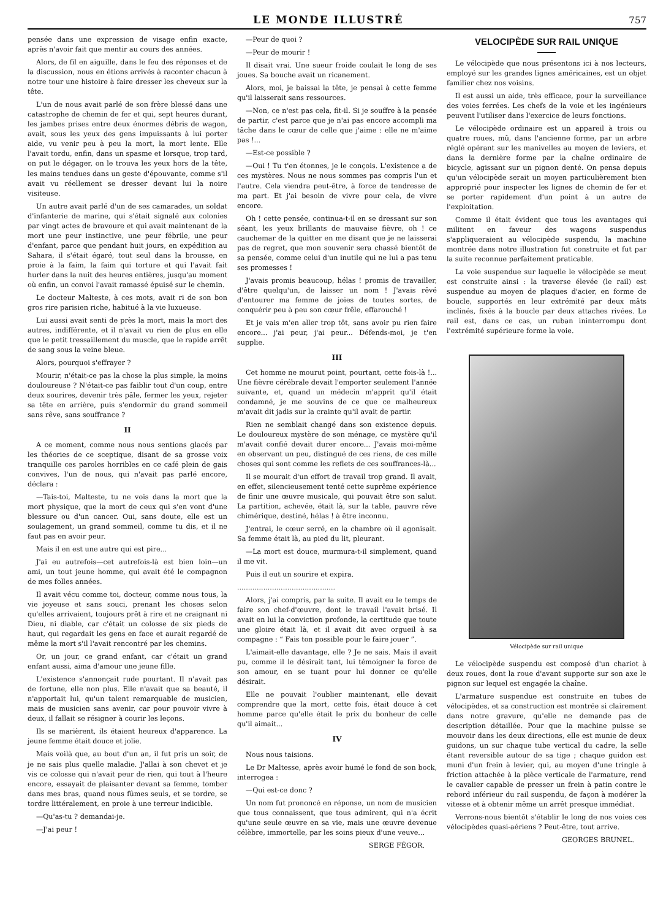LE MONDE ILLUSTRÉ 757
pensée dans une expression de visage enfin exacte, après n'avoir fait que mentir au cours des années.
Alors, de fil en aiguille, dans le feu des réponses et de la discussion, nous en étions arrivés à raconter chacun à notre tour une histoire à faire dresser les cheveux sur la tête.
L'un de nous avait parlé de son frère blessé dans une catastrophe de chemin de fer et qui, sept heures durant, les jambes prises entre deux énormes débris de wagon, avait, sous les yeux des gens impuissants à lui porter aide, vu venir peu à peu la mort, la mort lente. Elle l'avait tordu, enfin, dans un spasme et lorsque, trop tard, on put le dégager, on le trouva les yeux hors de la tête, les mains tendues dans un geste d'épouvante, comme s'il avait vu réellement se dresser devant lui la noire visiteuse.
Un autre avait parlé d'un de ses camarades, un soldat d'infanterie de marine, qui s'était signalé aux colonies par vingt actes de bravoure et qui avait maintenant de la mort une peur instinctive, une peur fébrile, une peur d'enfant, parce que pendant huit jours, en expédition au Sahara, il s'était égaré, tout seul dans la brousse, en proie à la faim, la faim qui torture et qui l'avait fait hurler dans la nuit des heures entières, jusqu'au moment où enfin, un convoi l'avait ramassé épuisé sur le chemin.
Le docteur Malteste, à ces mots, avait ri de son bon gros rire parisien riche, habitué à la vie luxueuse.
Lui aussi avait senti de près la mort, mais la mort des autres, indifférente, et il n'avait vu rien de plus en elle que le petit tressaillement du muscle, que le rapide arrêt de sang sous la veine bleue.
Alors, pourquoi s'effrayer ?
Mourir, n'était-ce pas la chose la plus simple, la moins douloureuse ? N'était-ce pas faiblir tout d'un coup, entre deux sourires, devenir très pâle, fermer les yeux, rejeter sa tête en arrière, puis s'endormir du grand sommeil sans rêve, sans souffrance ?
II
A ce moment, comme nous nous sentions glacés par les théories de ce sceptique, disant de sa grosse voix tranquille ces paroles horribles en ce café plein de gais convives, l'un de nous, qui n'avait pas parlé encore, déclara :
—Tais-toi, Malteste, tu ne vois dans la mort que la mort physique, que la mort de ceux qui s'en vont d'une blessure ou d'un cancer. Oui, sans doute, elle est un soulagement, un grand sommeil, comme tu dis, et il ne faut pas en avoir peur.
Mais il en est une autre qui est pire...
J'ai eu autrefois—cet autrefois-là est bien loin—un ami, un tout jeune homme, qui avait été le compagnon de mes folles années.
Il avait vécu comme toi, docteur, comme nous tous, la vie joyeuse et sans souci, prenant les choses selon qu'elles arrivaient, toujours prêt à rire et ne craignant ni Dieu, ni diable, car c'était un colosse de six pieds de haut, qui regardait les gens en face et aurait regardé de même la mort s'il l'avait rencontré par les chemins.
Or, un jour, ce grand enfant, car c'était un grand enfant aussi, aima d'amour une jeune fille.
L'existence s'annonçait rude pourtant. Il n'avait pas de fortune, elle non plus. Elle n'avait que sa beauté, il n'apportait lui, qu'un talent remarquable de musicien, mais de musicien sans avenir, car pour pouvoir vivre à deux, il fallait se résigner à courir les leçons.
Ils se marièrent, ils étaient heureux d'apparence. La jeune femme était douce et jolie.
Mais voilà que, au bout d'un an, il fut pris un soir, de je ne sais plus quelle maladie. J'allai à son chevet et je vis ce colosse qui n'avait peur de rien, qui tout à l'heure encore, essayait de plaisanter devant sa femme, tomber dans mes bras, quand nous fûmes seuls, et se tordre, se tordre littéralement, en proie à une terreur indicible.
—Qu'as-tu ? demandai-je.
—J'ai peur !
—Peur de quoi ?
—Peur de mourir !
Il disait vrai. Une sueur froide coulait le long de ses joues. Sa bouche avait un ricanement.
Alors, moi, je baissai la tête, je pensai à cette femme qu'il laisserait sans ressources.
—Non, ce n'est pas cela, fit-il. Si je souffre à la pensée de partir, c'est parce que je n'ai pas encore accompli ma tâche dans le cœur de celle que j'aime : elle ne m'aime pas !...
—Est-ce possible ?
—Oui ! Tu t'en étonnes, je le conçois. L'existence a de ces mystères. Nous ne nous sommes pas compris l'un et l'autre. Cela viendra peut-être, à force de tendresse de ma part. Et j'ai besoin de vivre pour cela, de vivre encore.
Oh ! cette pensée, continua-t-il en se dressant sur son séant, les yeux brillants de mauvaise fièvre, oh ! ce cauchemar de la quitter en me disant que je ne laisserai pas de regret, que mon souvenir sera chassé bientôt de sa pensée, comme celui d'un inutile qui ne lui a pas tenu ses promesses !
J'avais promis beaucoup, hélas ! promis de travailler, d'être quelqu'un, de laisser un nom ! J'avais rêvé d'entourer ma femme de joies de toutes sortes, de conquérir peu à peu son cœur frêle, effarouché !
Et je vais m'en aller trop tôt, sans avoir pu rien faire encore... j'ai peur, j'ai peur... Défends-moi, je t'en supplie.
III
Cet homme ne mourut point, pourtant, cette fois-là !... Une fièvre cérébrale devait l'emporter seulement l'année suivante, et, quand un médecin m'apprit qu'il était condamné, je me souvins de ce que ce malheureux m'avait dit jadis sur la crainte qu'il avait de partir.
Rien ne semblait changé dans son existence depuis. Le douloureux mystère de son ménage, ce mystère qu'il m'avait confié devait durer encore... J'avais moi-même en observant un peu, distingué de ces riens, de ces mille choses qui sont comme les reflets de ces souffrances-là...
Il se mourait d'un effort de travail trop grand. Il avait, en effet, silencieusement tenté cette suprême expérience de finir une œuvre musicale, qui pouvait être son salut. La partition, achevée, était là, sur la table, pauvre rêve chimérique, destiné, hélas ! à être inconnu.
J'entrai, le cœur serré, en la chambre où il agonisait. Sa femme était là, au pied du lit, pleurant.
—La mort est douce, murmura-t-il simplement, quand il me vit.
Puis il eut un sourire et expira.
.............................................
Alors, j'ai compris, par la suite. Il avait eu le temps de faire son chef-d'œuvre, dont le travail l'avait brisé. Il avait en lui la conviction profonde, la certitude que toute une gloire était là, et il avait dit avec orgueil à sa compagne : “ Fais ton possible pour le faire jouer ”.
L'aimait-elle davantage, elle ? Je ne sais. Mais il avait pu, comme il le désirait tant, lui témoigner la force de son amour, en se tuant pour lui donner ce qu'elle désirait.
Elle ne pouvait l'oublier maintenant, elle devait comprendre que la mort, cette fois, était douce à cet homme parce qu'elle était le prix du bonheur de celle qu'il aimait...
IV
Nous nous taisions.
Le Dr Maltesse, après avoir humé le fond de son bock, interrogea :
—Qui est-ce donc ?
Un nom fut prononcé en réponse, un nom de musicien que tous connaissent, que tous admirent, qui n'a écrit qu'une seule œuvre en sa vie, mais une œuvre devenue célèbre, immortelle, par les soins pieux d'une veuve...
SERGE FÉGOR.
VELOCIPÈDE SUR RAIL UNIQUE
Le vélocipède que nous présentons ici à nos lecteurs, employé sur les grandes lignes américaines, est un objet familier chez nos voisins.
Il est aussi un aide, très efficace, pour la surveillance des voies ferrées. Les chefs de la voie et les ingénieurs peuvent l'utiliser dans l'exercice de leurs fonctions.
Le vélocipède ordinaire est un appareil à trois ou quatre roues, mû, dans l'ancienne forme, par un arbre réglé opérant sur les manivelles au moyen de leviers, et dans la dernière forme par la chaîne ordinaire de bicycle, agissant sur un pignon denté. On pensa depuis qu'un vélocipède serait un moyen particulièrement bien approprié pour inspecter les lignes de chemin de fer et se porter rapidement d'un point à un autre de l'exploitation.
Comme il était évident que tous les avantages qui militent en faveur des wagons suspendus s'appliqueraient au vélocipède suspendu, la machine montrée dans notre illustration fut construite et fut par la suite reconnue parfaitement praticable.
La voie suspendue sur laquelle le vélocipède se meut est construite ainsi : la traverse élevée (le rail) est suspendue au moyen de plaques d'acier, en forme de boucle, supportés en leur extrémité par deux mâts inclinés, fixés à la boucle par deux attaches rivées. Le rail est, dans ce cas, un ruban ininterrompu dont l'extrémité supérieure forme la voie.
Vélocipède sur rail unique
Le vélocipède suspendu est composé d'un chariot à deux roues, dont la roue d'avant supporte sur son axe le pignon sur lequel est engagée la chaîne.
L'armature suspendue est construite en tubes de vélocipèdes, et sa construction est montrée si clairement dans notre gravure, qu'elle ne demande pas de description détaillée. Pour que la machine puisse se mouvoir dans les deux directions, elle est munie de deux guidons, un sur chaque tube vertical du cadre, la selle étant reversible autour de sa tige ; chaque guidon est muni d'un frein à levier, qui, au moyen d'une tringle à friction attachée à la pièce verticale de l'armature, rend le cavalier capable de presser un frein à patin contre le rebord inférieur du rail suspendu, de façon à modérer la vitesse et à obtenir même un arrêt presque immédiat.
Verrons-nous bientôt s'établir le long de nos voies ces vélocipèdes quasi-aériens ? Peut-être, tout arrive.
GEORGES BRUNEL.